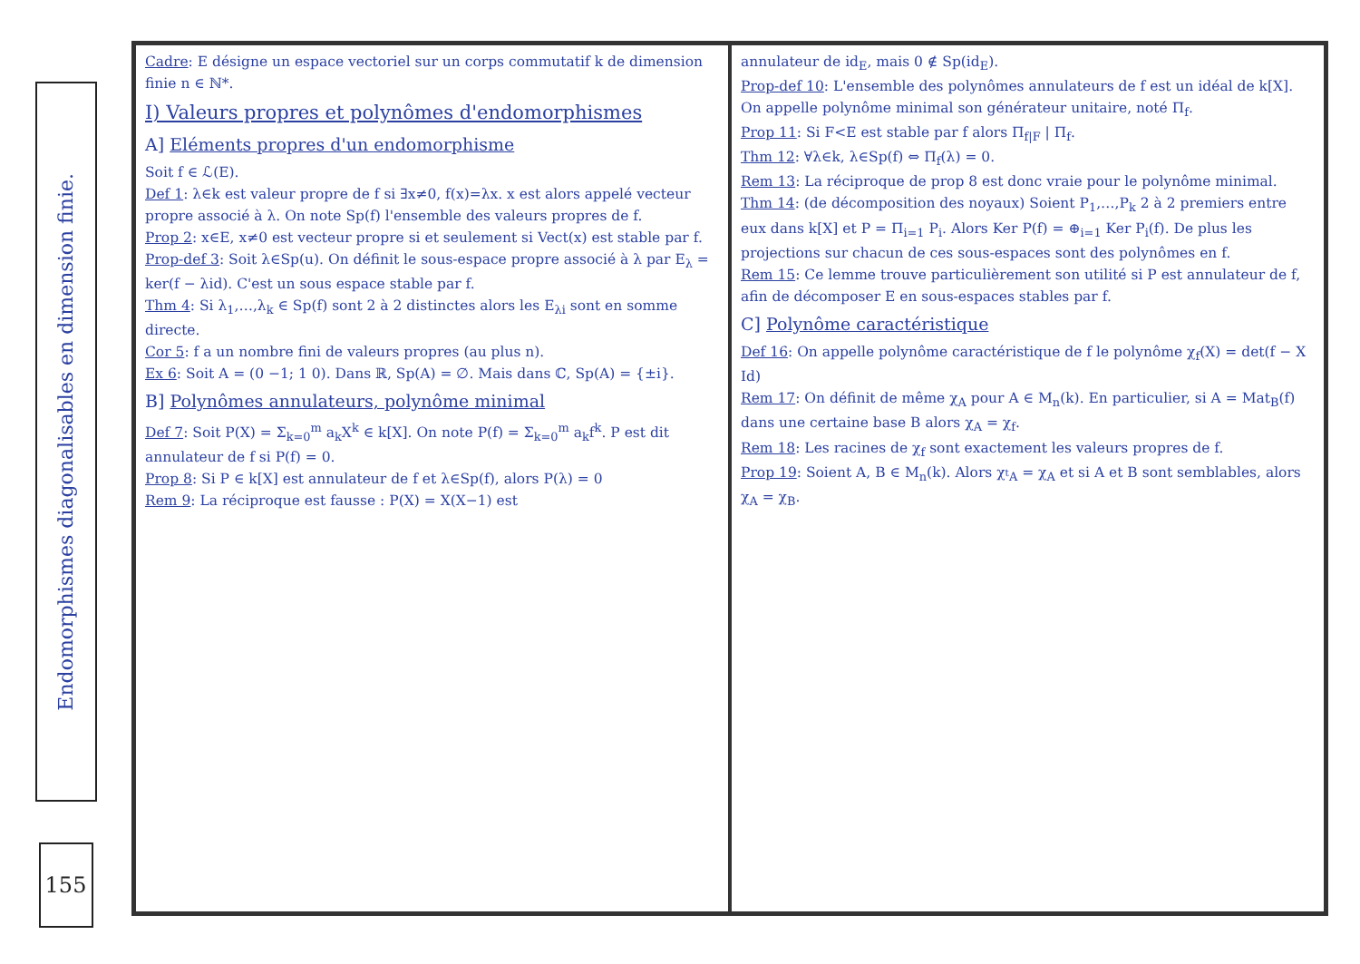Endomorphismes diagonalisables en dimension finie.
155
Cadre: E désigne un espace vectoriel sur un corps commutatif k de dimension finie n ∈ ℕ*.
I) Valeurs propres et polynômes d'endomorphismes
A] Eléments propres d'un endomorphisme
Soit f ∈ ℒ(E).
Def 1: λ∈k est valeur propre de f si ∃x≠0, f(x)=λx. x est alors appelé vecteur propre associé à λ. On note Sp(f) l'ensemble des valeurs propres de f.
Prop 2: x∈E, x≠0 est vecteur propre si et seulement si Vect(x) est stable par f.
Prop-def 3: Soit λ∈Sp(u). On définit le sous-espace propre associé à λ par E<sub>λ</sub> = ker(f − λid). C'est un sous espace stable par f.
Thm 4: Si λ<sub>1</sub>,…,λ<sub>k</sub> ∈ Sp(f) sont 2 à 2 distinctes alors les E<sub>λi</sub> sont en somme directe.
Cor 5: f a un nombre fini de valeurs propres (au plus n).
Ex 6: Soit A = (0 −1; 1 0). Dans ℝ, Sp(A) = ∅. Mais dans ℂ, Sp(A) = {±i}.
B] Polynômes annulateurs, polynôme minimal
Def 7: Soit P(X) = Σ<sub>k=0</sub><sup>m</sup> a<sub>k</sub>X<sup>k</sup> ∈ k[X]. On note P(f) = Σ<sub>k=0</sub><sup>m</sup> a<sub>k</sub>f<sup>k</sup>. P est dit annulateur de f si P(f) = 0.
Prop 8: Si P ∈ k[X] est annulateur de f et λ∈Sp(f), alors P(λ) = 0
Rem 9: La réciproque est fausse : P(X) = X(X−1) est
annulateur de id<sub>E</sub>, mais 0 ∉ Sp(id<sub>E</sub>).
Prop-def 10: L'ensemble des polynômes annulateurs de f est un idéal de k[X]. On appelle polynôme minimal son générateur unitaire, noté Π<sub>f</sub>.
Prop 11: Si F<E est stable par f alors Π<sub>f|F</sub> | Π<sub>f</sub>.
Thm 12: ∀λ∈k, λ∈Sp(f) ⇔ Π<sub>f</sub>(λ) = 0.
Rem 13: La réciproque de prop 8 est donc vraie pour le polynôme minimal.
Thm 14: (de décomposition des noyaux) Soient P<sub>1</sub>,…,P<sub>k</sub> 2 à 2 premiers entre eux dans k[X] et P = Π<sub>i=1</sub> P<sub>i</sub>. Alors Ker P(f) = ⊕<sub>i=1</sub> Ker P<sub>i</sub>(f). De plus les projections sur chacun de ces sous-espaces sont des polynômes en f.
Rem 15: Ce lemme trouve particulièrement son utilité si P est annulateur de f, afin de décomposer E en sous-espaces stables par f.
C] Polynôme caractéristique
Def 16: On appelle polynôme caractéristique de f le polynôme χ<sub>f</sub>(X) = det(f − X Id)
Rem 17: On définit de même χ<sub>A</sub> pour A ∈ M<sub>n</sub>(k). En particulier, si A = Mat<sub>B</sub>(f) dans une certaine base B alors χ<sub>A</sub> = χ<sub>f</sub>.
Rem 18: Les racines de χ<sub>f</sub> sont exactement les valeurs propres de f.
Prop 19: Soient A, B ∈ M<sub>n</sub>(k). Alors χ<sub><sup>t</sup>A</sub> = χ<sub>A</sub> et si A et B sont semblables, alors χ<sub>A</sub> = χ<sub>B</sub>.